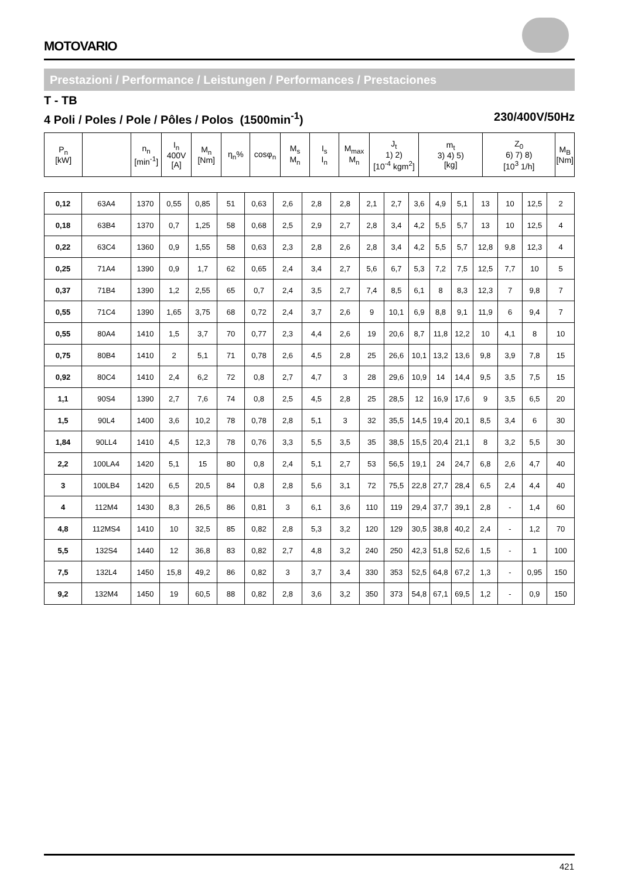MOTOVARIO
Prestazioni / Performance / Leistungen / Performances / Prestaciones
T - TB
4 Poli / Poles / Pole / Pôles / Polos (1500min<sup>-1</sup>) 230/400V/50Hz
| P<sub>n</sub> [kW] | | n<sub>n</sub> [min<sup>-1</sup>] | I<sub>n</sub> 400V [A] | M<sub>n</sub> [Nm] | η<sub>n</sub>% | cosφ<sub>n</sub> | M<sub>s</sub> M<sub>n</sub> | I<sub>s</sub> I<sub>n</sub> | M<sub>max</sub> M<sub>n</sub> | J<sub>t</sub> 1) 2) [10<sup>-4</sup> kgm<sup>2</sup>] | m<sub>t</sub> 3) 4) 5) [kg] | Z<sub>0</sub> 6) 7) 8) [10<sup>3</sup> 1/h] | M<sub>B</sub> [Nm] |
| --- | --- | --- | --- | --- | --- | --- | --- | --- | --- | --- | --- | --- | --- |
| 0,12 | 63A4 | 1370 | 0,55 | 0,85 | 51 | 0,63 | 2,6 | 2,8 | 2,8 | 2,1 | 2,7 | 3,6 | 4,9 | 5,1 | 13 | 10 | 12,5 | 2 |
| 0,18 | 63B4 | 1370 | 0,7 | 1,25 | 58 | 0,68 | 2,5 | 2,9 | 2,7 | 2,8 | 3,4 | 4,2 | 5,5 | 5,7 | 13 | 10 | 12,5 | 4 |
| 0,22 | 63C4 | 1360 | 0,9 | 1,55 | 58 | 0,63 | 2,3 | 2,8 | 2,6 | 2,8 | 3,4 | 4,2 | 5,5 | 5,7 | 12,8 | 9,8 | 12,3 | 4 |
| 0,25 | 71A4 | 1390 | 0,9 | 1,7 | 62 | 0,65 | 2,4 | 3,4 | 2,7 | 5,6 | 6,7 | 5,3 | 7,2 | 7,5 | 12,5 | 7,7 | 10 | 5 |
| 0,37 | 71B4 | 1390 | 1,2 | 2,55 | 65 | 0,7 | 2,4 | 3,5 | 2,7 | 7,4 | 8,5 | 6,1 | 8 | 8,3 | 12,3 | 7 | 9,8 | 7 |
| 0,55 | 71C4 | 1390 | 1,65 | 3,75 | 68 | 0,72 | 2,4 | 3,7 | 2,6 | 9 | 10,1 | 6,9 | 8,8 | 9,1 | 11,9 | 6 | 9,4 | 7 |
| 0,55 | 80A4 | 1410 | 1,5 | 3,7 | 70 | 0,77 | 2,3 | 4,4 | 2,6 | 19 | 20,6 | 8,7 | 11,8 | 12,2 | 10 | 4,1 | 8 | 10 |
| 0,75 | 80B4 | 1410 | 2 | 5,1 | 71 | 0,78 | 2,6 | 4,5 | 2,8 | 25 | 26,6 | 10,1 | 13,2 | 13,6 | 9,8 | 3,9 | 7,8 | 15 |
| 0,92 | 80C4 | 1410 | 2,4 | 6,2 | 72 | 0,8 | 2,7 | 4,7 | 3 | 28 | 29,6 | 10,9 | 14 | 14,4 | 9,5 | 3,5 | 7,5 | 15 |
| 1,1 | 90S4 | 1390 | 2,7 | 7,6 | 74 | 0,8 | 2,5 | 4,5 | 2,8 | 25 | 28,5 | 12 | 16,9 | 17,6 | 9 | 3,5 | 6,5 | 20 |
| 1,5 | 90L4 | 1400 | 3,6 | 10,2 | 78 | 0,78 | 2,8 | 5,1 | 3 | 32 | 35,5 | 14,5 | 19,4 | 20,1 | 8,5 | 3,4 | 6 | 30 |
| 1,84 | 90LL4 | 1410 | 4,5 | 12,3 | 78 | 0,76 | 3,3 | 5,5 | 3,5 | 35 | 38,5 | 15,5 | 20,4 | 21,1 | 8 | 3,2 | 5,5 | 30 |
| 2,2 | 100LA4 | 1420 | 5,1 | 15 | 80 | 0,8 | 2,4 | 5,1 | 2,7 | 53 | 56,5 | 19,1 | 24 | 24,7 | 6,8 | 2,6 | 4,7 | 40 |
| 3 | 100LB4 | 1420 | 6,5 | 20,5 | 84 | 0,8 | 2,8 | 5,6 | 3,1 | 72 | 75,5 | 22,8 | 27,7 | 28,4 | 6,5 | 2,4 | 4,4 | 40 |
| 4 | 112M4 | 1430 | 8,3 | 26,5 | 86 | 0,81 | 3 | 6,1 | 3,6 | 110 | 119 | 29,4 | 37,7 | 39,1 | 2,8 | - | 1,4 | 60 |
| 4,8 | 112MS4 | 1410 | 10 | 32,5 | 85 | 0,82 | 2,8 | 5,3 | 3,2 | 120 | 129 | 30,5 | 38,8 | 40,2 | 2,4 | - | 1,2 | 70 |
| 5,5 | 132S4 | 1440 | 12 | 36,8 | 83 | 0,82 | 2,7 | 4,8 | 3,2 | 240 | 250 | 42,3 | 51,8 | 52,6 | 1,5 | - | 1 | 100 |
| 7,5 | 132L4 | 1450 | 15,8 | 49,2 | 86 | 0,82 | 3 | 3,7 | 3,4 | 330 | 353 | 52,5 | 64,8 | 67,2 | 1,3 | - | 0,95 | 150 |
| 9,2 | 132M4 | 1450 | 19 | 60,5 | 88 | 0,82 | 2,8 | 3,6 | 3,2 | 350 | 373 | 54,8 | 67,1 | 69,5 | 1,2 | - | 0,9 | 150 |
421